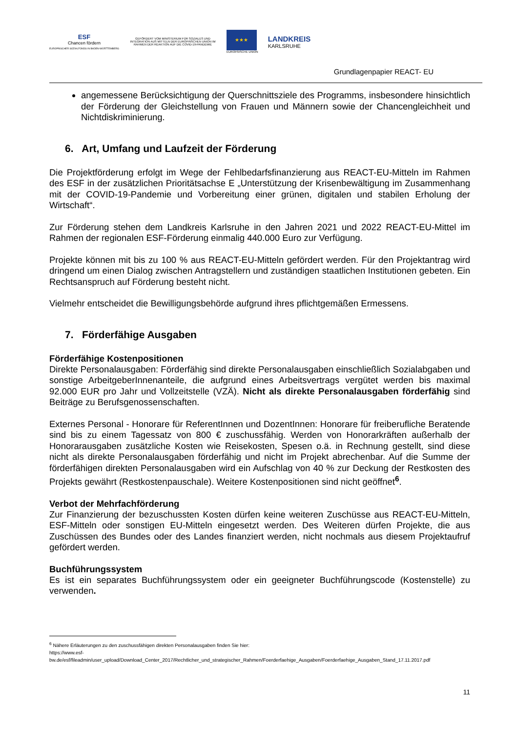ESF
Chancen fördern
EUROPÄISCHER SOZIALFONDS IN BADEN-WÜRTTEMBERG
GEFÖRDERT VOM MINISTERIUM FÜR SOZIALES UND INTEGRATION AUS MITTELN DER EUROPÄISCHEN UNION IM RAHMEN DER REAKTION AUF DIE COVID-19-PANDEMIE
★★★
EUROPÄISCHE UNION
LANDKREIS
KARLSRUHE
Grundlagenpapier REACT- EU
angemessene Berücksichtigung der Querschnittsziele des Programms, insbesondere hinsichtlich der Förderung der Gleichstellung von Frauen und Männern sowie der Chancengleichheit und Nichtdiskriminierung.
6. Art, Umfang und Laufzeit der Förderung
Die Projektförderung erfolgt im Wege der Fehlbedarfsfinanzierung aus REACT-EU-Mitteln im Rahmen des ESF in der zusätzlichen Prioritätsachse E „Unterstützung der Krisenbewältigung im Zusammenhang mit der COVID-19-Pandemie und Vorbereitung einer grünen, digitalen und stabilen Erholung der Wirtschaft“.
Zur Förderung stehen dem Landkreis Karlsruhe in den Jahren 2021 und 2022 REACT-EU-Mittel im Rahmen der regionalen ESF-Förderung einmalig 440.000 Euro zur Verfügung.
Projekte können mit bis zu 100 % aus REACT-EU-Mitteln gefördert werden. Für den Projektantrag wird dringend um einen Dialog zwischen Antragstellern und zuständigen staatlichen Institutionen gebeten. Ein Rechtsanspruch auf Förderung besteht nicht.
Vielmehr entscheidet die Bewilligungsbehörde aufgrund ihres pflichtgemäßen Ermessens.
7. Förderfähige Ausgaben
Förderfähige Kostenpositionen
Direkte Personalausgaben: Förderfähig sind direkte Personalausgaben einschließlich Sozialabgaben und sonstige ArbeitgeberInnenanteile, die aufgrund eines Arbeitsvertrags vergütet werden bis maximal 92.000 EUR pro Jahr und Vollzeitstelle (VZÄ). Nicht als direkte Personalausgaben förderfähig sind Beiträge zu Berufsgenossenschaften.
Externes Personal - Honorare für ReferentInnen und DozentInnen: Honorare für freiberufliche Beratende sind bis zu einem Tagessatz von 800 € zuschussfähig. Werden von Honorarkräften außerhalb der Honorarausgaben zusätzliche Kosten wie Reisekosten, Spesen o.ä. in Rechnung gestellt, sind diese nicht als direkte Personalausgaben förderfähig und nicht im Projekt abrechenbar. Auf die Summe der förderfähigen direkten Personalausgaben wird ein Aufschlag von 40 % zur Deckung der Restkosten des Projekts gewährt (Restkostenpauschale). Weitere Kostenpositionen sind nicht geöffnet<sup>6</sup>.
Verbot der Mehrfachförderung
Zur Finanzierung der bezuschussten Kosten dürfen keine weiteren Zuschüsse aus REACT-EU-Mitteln, ESF-Mitteln oder sonstigen EU-Mitteln eingesetzt werden. Des Weiteren dürfen Projekte, die aus Zuschüssen des Bundes oder des Landes finanziert werden, nicht nochmals aus diesem Projektaufruf gefördert werden.
Buchführungssystem
Es ist ein separates Buchführungssystem oder ein geeigneter Buchführungscode (Kostenstelle) zu verwenden.
<sup>6</sup> Nähere Erläuterungen zu den zuschussfähigen direkten Personalausgaben finden Sie hier:
https://www.esf-
bw.de/esf/fileadmin/user_upload/Download_Center_2017/Rechtlicher_und_strategischer_Rahmen/Foerderfaehige_Ausgaben/Foerderfaehige_Ausgaben_Stand_17.11.2017.pdf
11